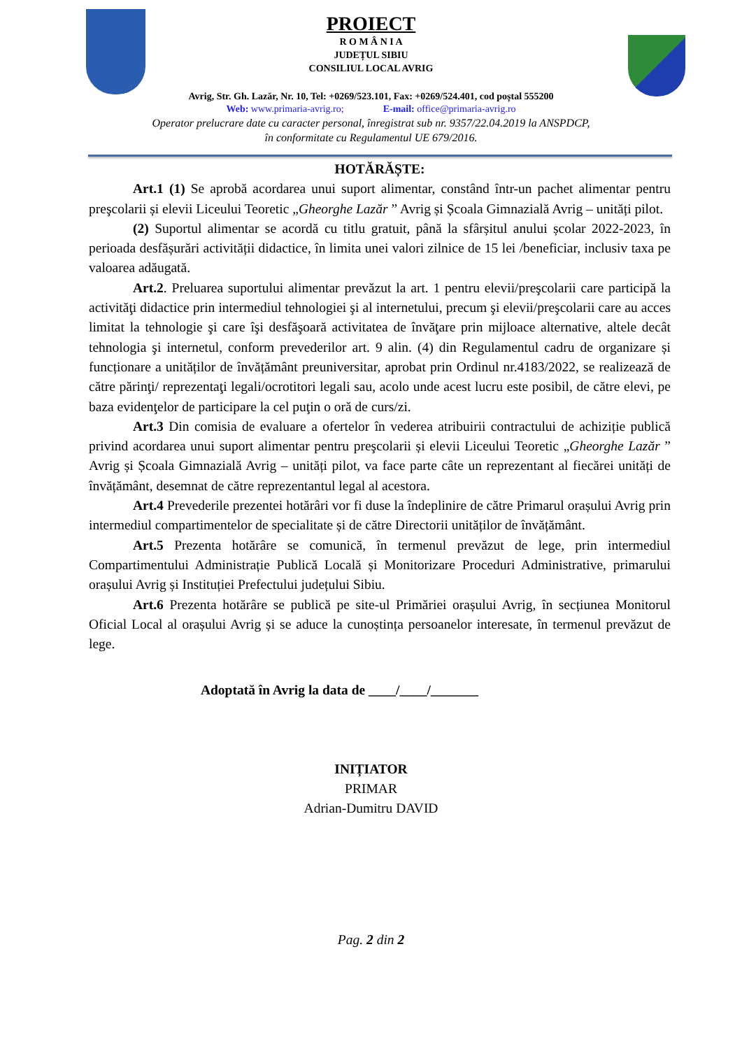PROIECT
R O M Â N I A
JUDEȚUL SIBIU
CONSILIUL LOCAL AVRIG
Avrig, Str. Gh. Lazăr, Nr. 10, Tel: +0269/523.101, Fax: +0269/524.401, cod poștal 555200
Web: www.primaria-avrig.ro; E-mail: office@primaria-avrig.ro
Operator prelucrare date cu caracter personal, înregistrat sub nr. 9357/22.04.2019 la ANSPDCP,
în conformitate cu Regulamentul UE 679/2016.
HOTĂRĂȘTE:
Art.1 (1) Se aprobă acordarea unui suport alimentar, constând într-un pachet alimentar pentru preşcolarii și elevii Liceului Teoretic „Gheorghe Lazăr ” Avrig și Școala Gimnazială Avrig – unități pilot.
(2) Suportul alimentar se acordă cu titlu gratuit, până la sfârșitul anului școlar 2022-2023, în perioada desfășurări activității didactice, în limita unei valori zilnice de 15 lei /beneficiar, inclusiv taxa pe valoarea adăugată.
Art.2. Preluarea suportului alimentar prevăzut la art. 1 pentru elevii/preşcolarii care participă la activităţi didactice prin intermediul tehnologiei şi al internetului, precum şi elevii/preşcolarii care au acces limitat la tehnologie şi care îşi desfăşoară activitatea de învăţare prin mijloace alternative, altele decât tehnologia şi internetul, conform prevederilor art. 9 alin. (4) din Regulamentul cadru de organizare și funcționare a unităților de învățământ preuniversitar, aprobat prin Ordinul nr.4183/2022, se realizează de către părinţi/ reprezentaţi legali/ocrotitori legali sau, acolo unde acest lucru este posibil, de către elevi, pe baza evidenţelor de participare la cel puţin o oră de curs/zi.
Art.3 Din comisia de evaluare a ofertelor în vederea atribuirii contractului de achiziție publică privind acordarea unui suport alimentar pentru preşcolarii și elevii Liceului Teoretic „Gheorghe Lazăr ” Avrig și Școala Gimnazială Avrig – unități pilot, va face parte câte un reprezentant al fiecărei unități de învățământ, desemnat de către reprezentantul legal al acestora.
Art.4 Prevederile prezentei hotărâri vor fi duse la îndeplinire de către Primarul orașului Avrig prin intermediul compartimentelor de specialitate și de către Directorii unităților de învățământ.
Art.5 Prezenta hotărâre se comunică, în termenul prevăzut de lege, prin intermediul Compartimentului Administrație Publică Locală și Monitorizare Proceduri Administrative, primarului orașului Avrig și Instituției Prefectului județului Sibiu.
Art.6 Prezenta hotărâre se publică pe site-ul Primăriei orașului Avrig, în secțiunea Monitorul Oficial Local al orașului Avrig și se aduce la cunoștința persoanelor interesate, în termenul prevăzut de lege.
Adoptată în Avrig la data de ____/____/_______
INIȚIATOR
PRIMAR
Adrian-Dumitru DAVID
Pag. 2 din 2